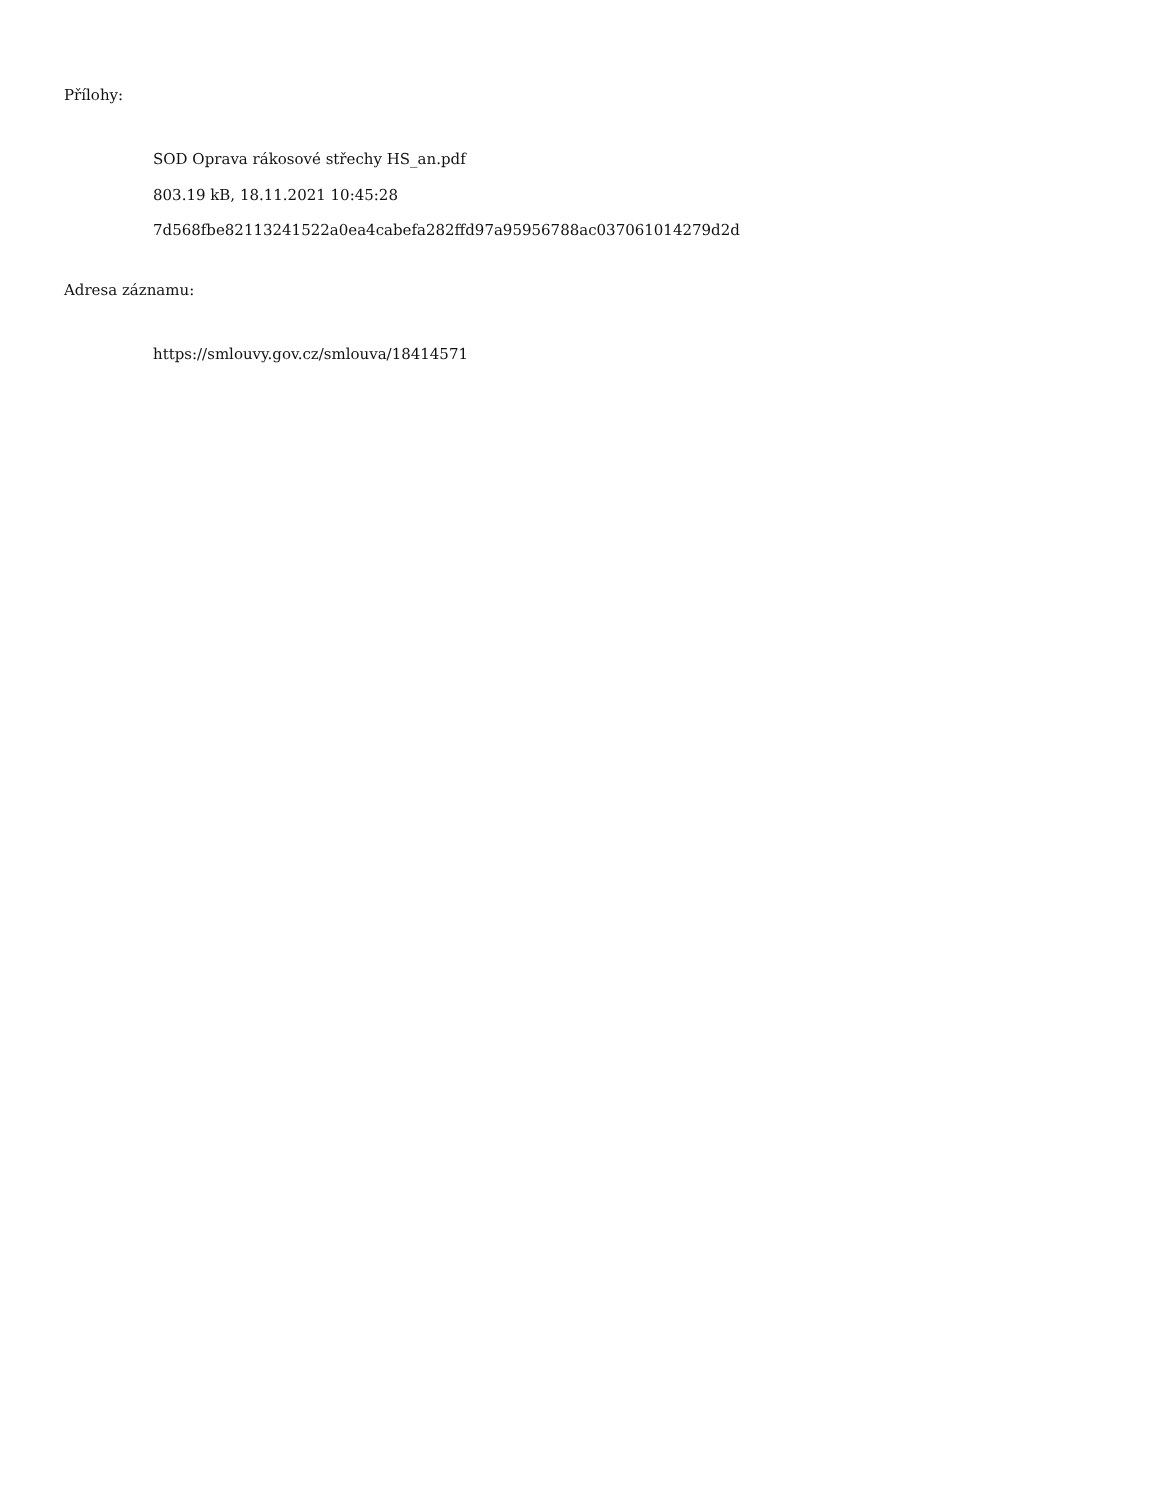Přílohy:
SOD Oprava rákosové střechy HS_an.pdf
803.19 kB, 18.11.2021 10:45:28
7d568fbe82113241522a0ea4cabefa282ffd97a95956788ac037061014279d2d
Adresa záznamu:
https://smlouvy.gov.cz/smlouva/18414571